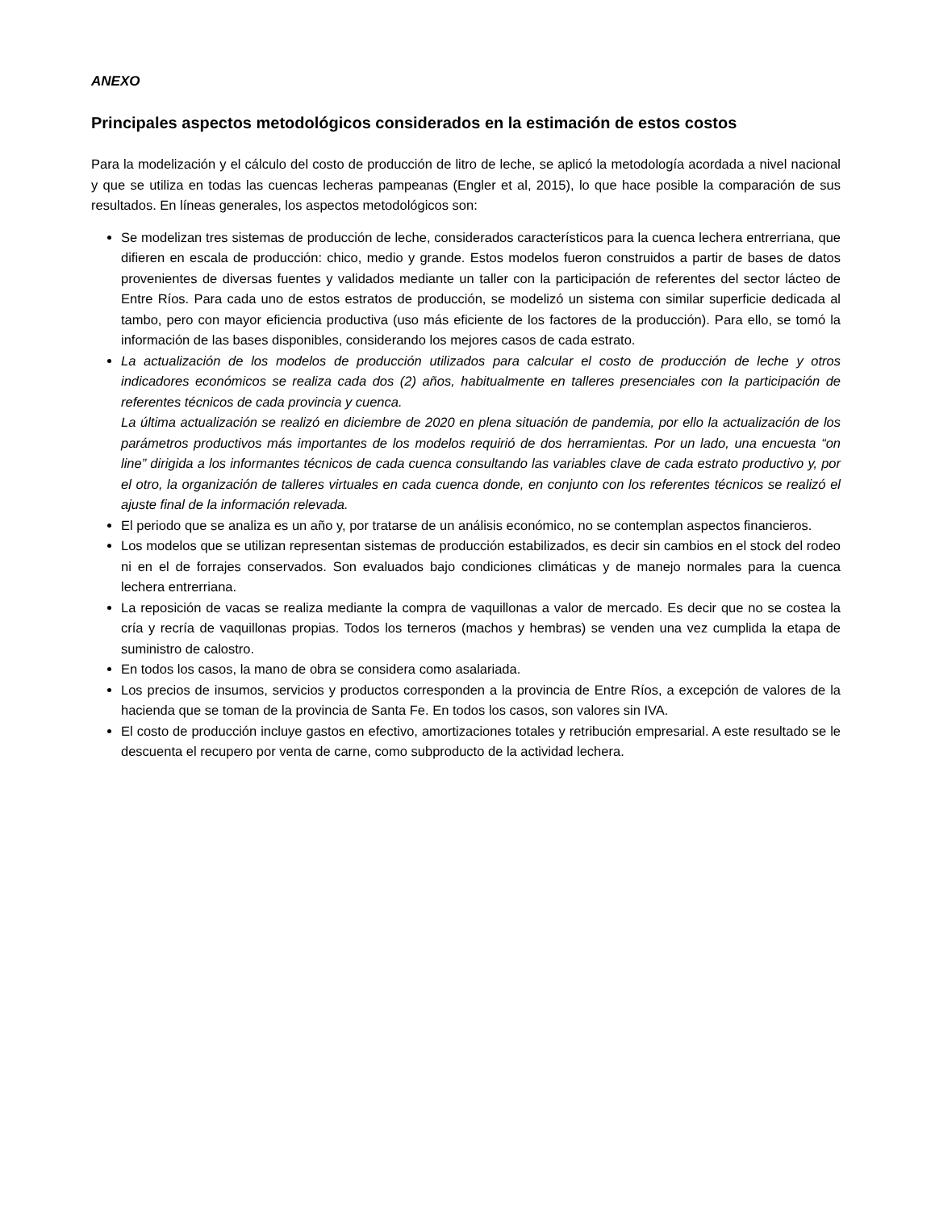ANEXO
Principales aspectos metodológicos considerados en la estimación de estos costos
Para la modelización y el cálculo del costo de producción de litro de leche, se aplicó la metodología acordada a nivel nacional y que se utiliza en todas las cuencas lecheras pampeanas (Engler et al, 2015), lo que hace posible la comparación de sus resultados. En líneas generales, los aspectos metodológicos son:
Se modelizan tres sistemas de producción de leche, considerados característicos para la cuenca lechera entrerriana, que difieren en escala de producción: chico, medio y grande. Estos modelos fueron construidos a partir de bases de datos provenientes de diversas fuentes y validados mediante un taller con la participación de referentes del sector lácteo de Entre Ríos. Para cada uno de estos estratos de producción, se modelizó un sistema con similar superficie dedicada al tambo, pero con mayor eficiencia productiva (uso más eficiente de los factores de la producción). Para ello, se tomó la información de las bases disponibles, considerando los mejores casos de cada estrato.
La actualización de los modelos de producción utilizados para calcular el costo de producción de leche y otros indicadores económicos se realiza cada dos (2) años, habitualmente en talleres presenciales con la participación de referentes técnicos de cada provincia y cuenca.
La última actualización se realizó en diciembre de 2020 en plena situación de pandemia, por ello la actualización de los parámetros productivos más importantes de los modelos requirió de dos herramientas. Por un lado, una encuesta “on line” dirigida a los informantes técnicos de cada cuenca consultando las variables clave de cada estrato productivo y, por el otro, la organización de talleres virtuales en cada cuenca donde, en conjunto con los referentes técnicos se realizó el ajuste final de la información relevada.
El periodo que se analiza es un año y, por tratarse de un análisis económico, no se contemplan aspectos financieros.
Los modelos que se utilizan representan sistemas de producción estabilizados, es decir sin cambios en el stock del rodeo ni en el de forrajes conservados. Son evaluados bajo condiciones climáticas y de manejo normales para la cuenca lechera entrerriana.
La reposición de vacas se realiza mediante la compra de vaquillonas a valor de mercado. Es decir que no se costea la cría y recría de vaquillonas propias. Todos los terneros (machos y hembras) se venden una vez cumplida la etapa de suministro de calostro.
En todos los casos, la mano de obra se considera como asalariada.
Los precios de insumos, servicios y productos corresponden a la provincia de Entre Ríos, a excepción de valores de la hacienda que se toman de la provincia de Santa Fe. En todos los casos, son valores sin IVA.
El costo de producción incluye gastos en efectivo, amortizaciones totales y retribución empresarial. A este resultado se le descuenta el recupero por venta de carne, como subproducto de la actividad lechera.